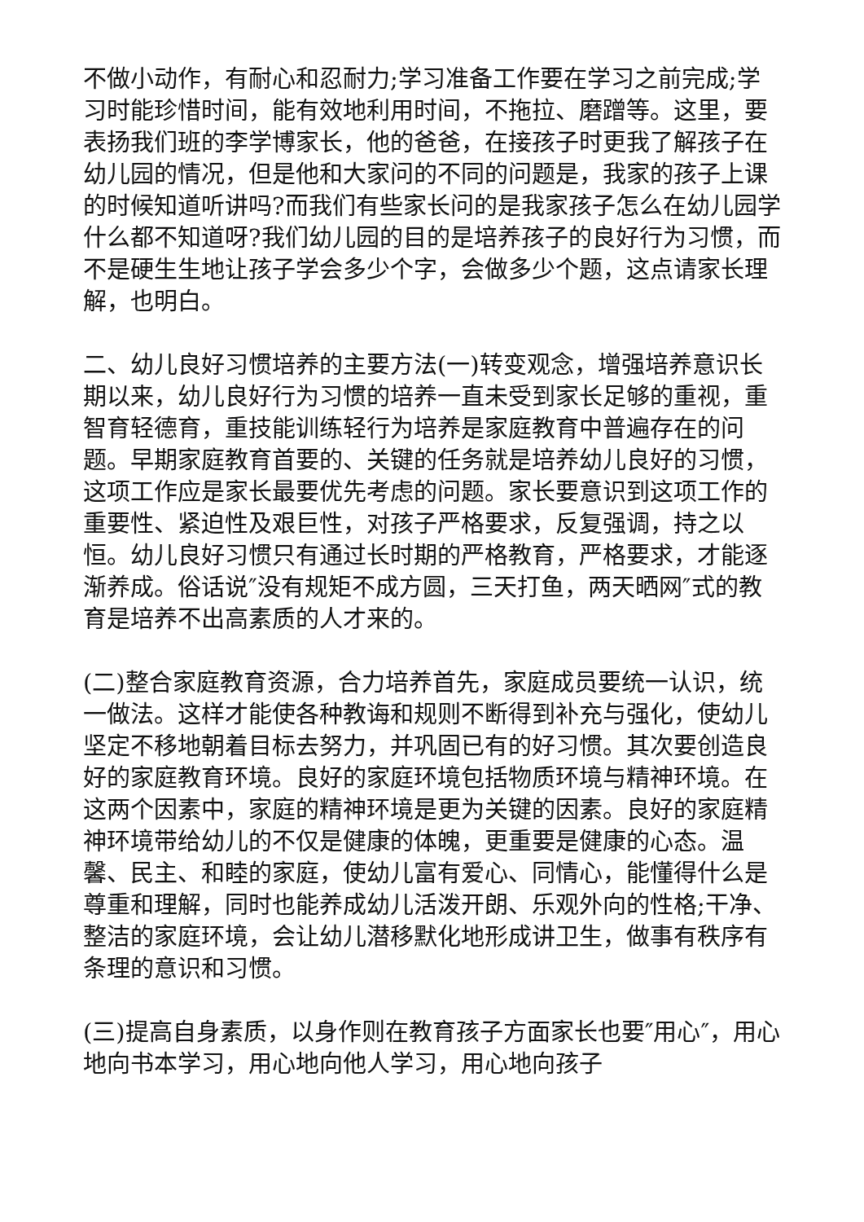不做小动作，有耐心和忍耐力;学习准备工作要在学习之前完成;学习时能珍惜时间，能有效地利用时间，不拖拉、磨蹭等。这里，要表扬我们班的李学博家长，他的爸爸，在接孩子时更我了解孩子在幼儿园的情况，但是他和大家问的不同的问题是，我家的孩子上课的时候知道听讲吗?而我们有些家长问的是我家孩子怎么在幼儿园学什么都不知道呀?我们幼儿园的目的是培养孩子的良好行为习惯，而不是硬生生地让孩子学会多少个字，会做多少个题，这点请家长理解，也明白。
二、幼儿良好习惯培养的主要方法(一)转变观念，增强培养意识长期以来，幼儿良好行为习惯的培养一直未受到家长足够的重视，重智育轻德育，重技能训练轻行为培养是家庭教育中普遍存在的问题。早期家庭教育首要的、关键的任务就是培养幼儿良好的习惯，这项工作应是家长最要优先考虑的问题。家长要意识到这项工作的重要性、紧迫性及艰巨性，对孩子严格要求，反复强调，持之以恒。幼儿良好习惯只有通过长时期的严格教育，严格要求，才能逐渐养成。俗话说″没有规矩不成方圆，三天打鱼，两天晒网″式的教育是培养不出高素质的人才来的。
(二)整合家庭教育资源，合力培养首先，家庭成员要统一认识，统一做法。这样才能使各种教诲和规则不断得到补充与强化，使幼儿坚定不移地朝着目标去努力，并巩固已有的好习惯。其次要创造良好的家庭教育环境。良好的家庭环境包括物质环境与精神环境。在这两个因素中，家庭的精神环境是更为关键的因素。良好的家庭精神环境带给幼儿的不仅是健康的体魄，更重要是健康的心态。温馨、民主、和睦的家庭，使幼儿富有爱心、同情心，能懂得什么是尊重和理解，同时也能养成幼儿活泼开朗、乐观外向的性格;干净、整洁的家庭环境，会让幼儿潜移默化地形成讲卫生，做事有秩序有条理的意识和习惯。
(三)提高自身素质，以身作则在教育孩子方面家长也要″用心″，用心地向书本学习，用心地向他人学习，用心地向孩子